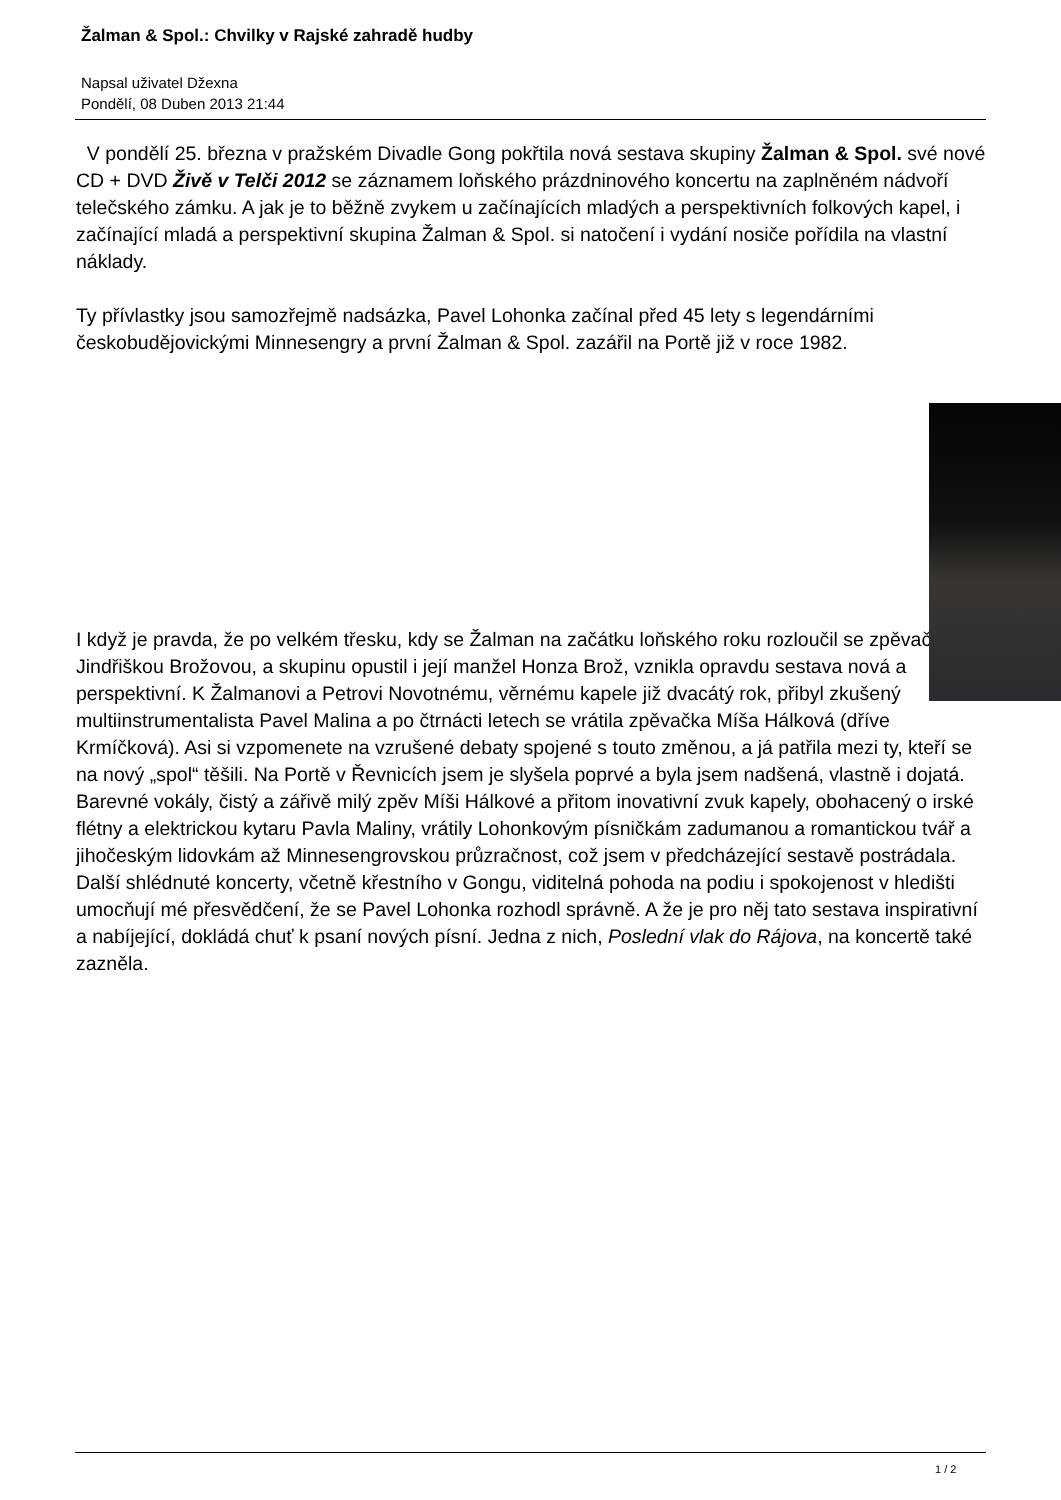Žalman & Spol.: Chvilky v Rajské zahradě hudby
Napsal uživatel Džexna
Pondělí, 08 Duben 2013 21:44
V pondělí 25. března v pražském Divadle Gong pokřtila nová sestava skupiny Žalman & Spol. své nové CD + DVD Živě v Telči 2012 se záznamem loňského prázdninového koncertu na zaplněném nádvoří telečského zámku. A jak je to běžně zvykem u začínajících mladých a perspektivních folkových kapel, i začínající mladá a perspektivní skupina Žalman & Spol. si natočení i vydání nosiče pořídila na vlastní náklady.
Ty přívlastky jsou samozřejmě nadsázka, Pavel Lohonka začínal před 45 lety s legendárními českobudějovickými Minnesengry a první Žalman & Spol. zazářil na Portě již v roce 1982.
I když je pravda, že po velkém třesku, kdy se Žalman na začátku loňského roku rozloučil se zpěvačkou Jindřiškou Brožovou, a skupinu opustil i její manžel Honza Brož, vznikla opravdu sestava nová a perspektivní. K Žalmanovi a Petrovi Novotnému, věrnému kapele již dvacátý rok, přibyl zkušený multiinstrumentalista Pavel Malina a po čtrnácti letech se vrátila zpěvačka Míša Hálková (dříve Krmíčková). Asi si vzpomenete na vzrušené debaty spojené s touto změnou, a já patřila mezi ty, kteří se na nový „spol“ těšili. Na Portě v Řevnicích jsem je slyšela poprvé a byla jsem nadšená, vlastně i dojatá. Barevné vokály, čistý a zářivě milý zpěv Míši Hálkové a přitom inovativní zvuk kapely, obohacený o irské flétny a elektrickou kytaru Pavla Maliny, vrátily Lohonkovým písničkám zadumanou a romantickou tvář a jihočeským lidovkám až Minnesengrovskou průzračnost, což jsem v předcházející sestavě postrádala. Další shlédnuté koncerty, včetně křestního v Gongu, viditelná pohoda na podiu i spokojenost v hledišti umocňují mé přesvědčení, že se Pavel Lohonka rozhodl správně. A že je pro něj tato sestava inspirativní a nabíjející, dokládá chuť k psaní nových písní. Jedna z nich, Poslední vlak do Rájova, na koncertě také zazněla.
1 / 2